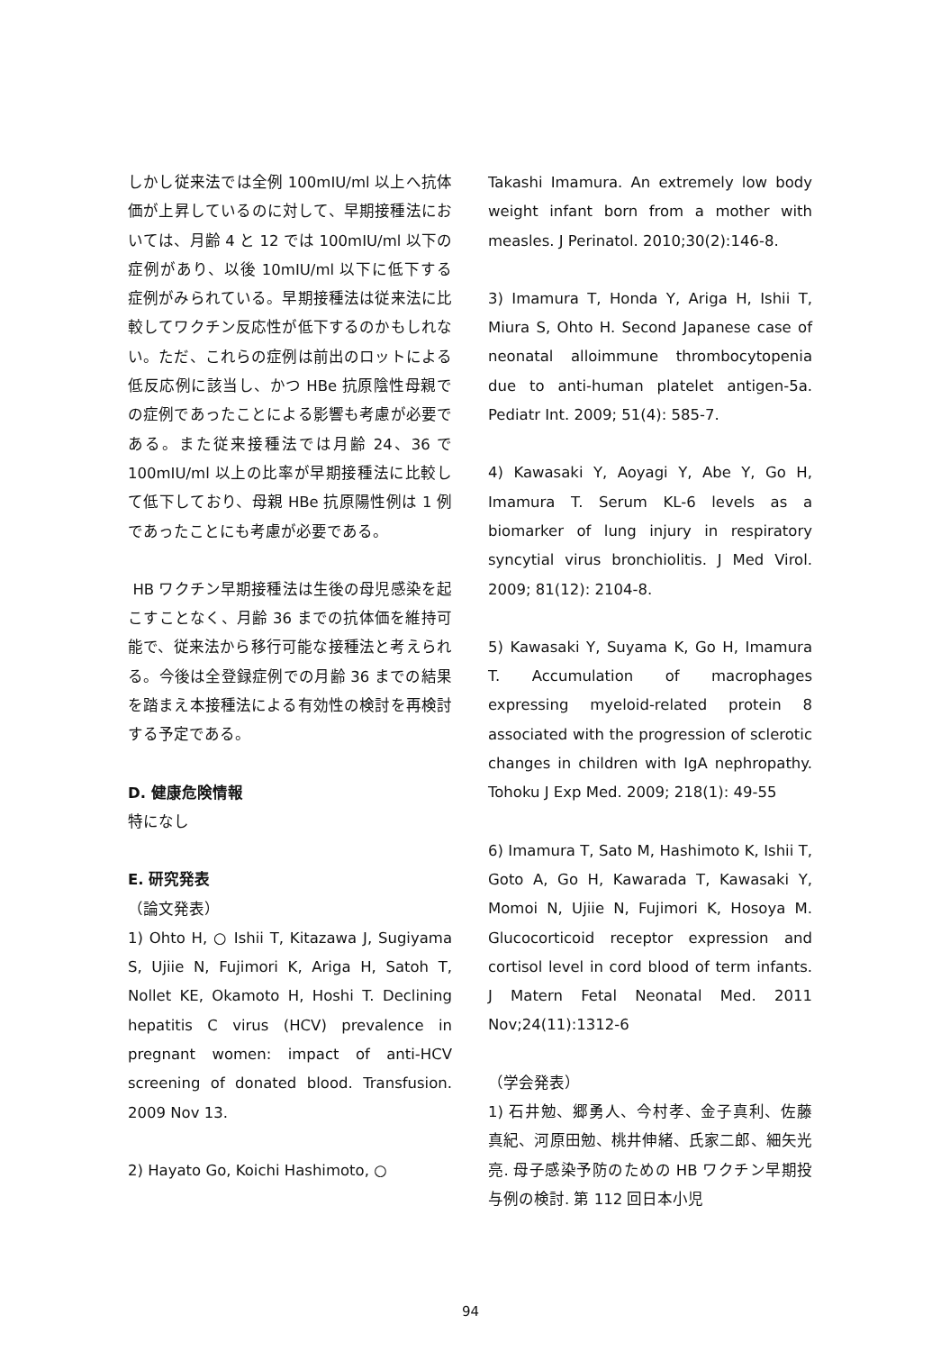しかし従来法では全例 100mIU/ml 以上へ抗体価が上昇しているのに対して、早期接種法においては、月齢 4 と 12 では 100mIU/ml 以下の症例があり、以後 10mIU/ml 以下に低下する症例がみられている。早期接種法は従来法に比較してワクチン反応性が低下するのかもしれない。ただ、これらの症例は前出のロットによる低反応例に該当し、かつ HBe 抗原陰性母親での症例であったことによる影響も考慮が必要である。また従来接種法では月齢 24、36 で 100mIU/ml 以上の比率が早期接種法に比較して低下しており、母親 HBe 抗原陽性例は 1 例であったことにも考慮が必要である。
HB ワクチン早期接種法は生後の母児感染を起こすことなく、月齢 36 までの抗体価を維持可能で、従来法から移行可能な接種法と考えられる。今後は全登録症例での月齢 36 までの結果を踏まえ本接種法による有効性の検討を再検討する予定である。
D. 健康危険情報
特になし
E. 研究発表
（論文発表）
1) Ohto H, ○ Ishii T, Kitazawa J, Sugiyama S, Ujiie N, Fujimori K, Ariga H, Satoh T, Nollet KE, Okamoto H, Hoshi T. Declining hepatitis C virus (HCV) prevalence in pregnant women: impact of anti-HCV screening of donated blood. Transfusion. 2009 Nov 13.
2) Hayato Go, Koichi Hashimoto, ○
Takashi Imamura. An extremely low body weight infant born from a mother with measles. J Perinatol. 2010;30(2):146-8.
3) Imamura T, Honda Y, Ariga H, Ishii T, Miura S, Ohto H. Second Japanese case of neonatal alloimmune thrombocytopenia due to anti-human platelet antigen-5a. Pediatr Int. 2009; 51(4): 585-7.
4) Kawasaki Y, Aoyagi Y, Abe Y, Go H, Imamura T. Serum KL-6 levels as a biomarker of lung injury in respiratory syncytial virus bronchiolitis. J Med Virol. 2009; 81(12): 2104-8.
5) Kawasaki Y, Suyama K, Go H, Imamura T. Accumulation of macrophages expressing myeloid-related protein 8 associated with the progression of sclerotic changes in children with IgA nephropathy. Tohoku J Exp Med. 2009; 218(1): 49-55
6) Imamura T, Sato M, Hashimoto K, Ishii T, Goto A, Go H, Kawarada T, Kawasaki Y, Momoi N, Ujiie N, Fujimori K, Hosoya M. Glucocorticoid receptor expression and cortisol level in cord blood of term infants. J Matern Fetal Neonatal Med. 2011 Nov;24(11):1312-6
（学会発表）
1) 石井勉、郷勇人、今村孝、金子真利、佐藤真紀、河原田勉、桃井伸緒、氏家二郎、細矢光亮. 母子感染予防のための HB ワクチン早期投与例の検討. 第 112 回日本小児
94